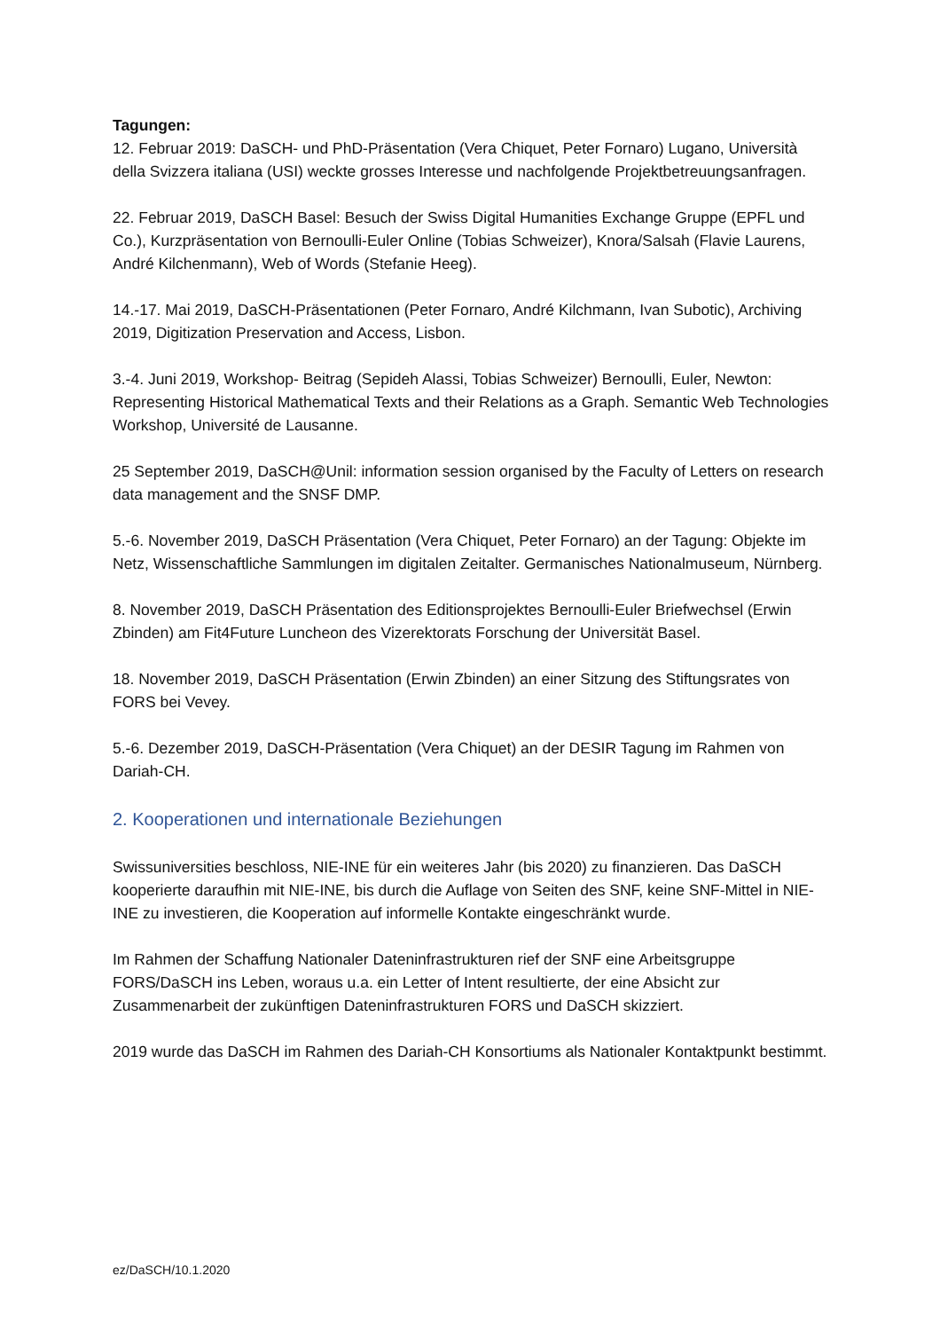Tagungen:
12. Februar 2019: DaSCH- und PhD-Präsentation (Vera Chiquet, Peter Fornaro) Lugano, Università della Svizzera italiana (USI) weckte grosses Interesse und nachfolgende Projektbetreuungsanfragen.
22. Februar 2019, DaSCH Basel: Besuch der Swiss Digital Humanities Exchange Gruppe (EPFL und Co.), Kurzpräsentation von Bernoulli-Euler Online (Tobias Schweizer), Knora/Salsah (Flavie Laurens, André Kilchenmann), Web of Words (Stefanie Heeg).
14.-17. Mai 2019, DaSCH-Präsentationen (Peter Fornaro, André Kilchmann, Ivan Subotic), Archiving 2019, Digitization Preservation and Access, Lisbon.
3.-4. Juni 2019, Workshop- Beitrag (Sepideh Alassi, Tobias Schweizer) Bernoulli, Euler, Newton: Representing Historical Mathematical Texts and their Relations as a Graph. Semantic Web Technologies Workshop, Université de Lausanne.
25 September 2019, DaSCH@Unil: information session organised by the Faculty of Letters on research data management and the SNSF DMP.
5.-6. November 2019, DaSCH Präsentation (Vera Chiquet, Peter Fornaro) an der Tagung: Objekte im Netz, Wissenschaftliche Sammlungen im digitalen Zeitalter. Germanisches Nationalmuseum, Nürnberg.
8. November 2019, DaSCH Präsentation des Editionsprojektes Bernoulli-Euler Briefwechsel (Erwin Zbinden) am Fit4Future Luncheon des Vizerektorats Forschung der Universität Basel.
18. November 2019, DaSCH Präsentation (Erwin Zbinden) an einer Sitzung des Stiftungsrates von FORS bei Vevey.
5.-6. Dezember 2019, DaSCH-Präsentation (Vera Chiquet) an der DESIR Tagung im Rahmen von Dariah-CH.
2. Kooperationen und internationale Beziehungen
Swissuniversities beschloss, NIE-INE für ein weiteres Jahr (bis 2020) zu finanzieren. Das DaSCH kooperierte daraufhin mit NIE-INE, bis durch die Auflage von Seiten des SNF, keine SNF-Mittel in NIE-INE zu investieren, die Kooperation auf informelle Kontakte eingeschränkt wurde.
Im Rahmen der Schaffung Nationaler Dateninfrastrukturen rief der SNF eine Arbeitsgruppe FORS/DaSCH ins Leben, woraus u.a. ein Letter of Intent resultierte, der eine Absicht zur Zusammenarbeit der zukünftigen Dateninfrastrukturen FORS und DaSCH skizziert.
2019 wurde das DaSCH im Rahmen des Dariah-CH Konsortiums als Nationaler Kontaktpunkt bestimmt.
ez/DaSCH/10.1.2020